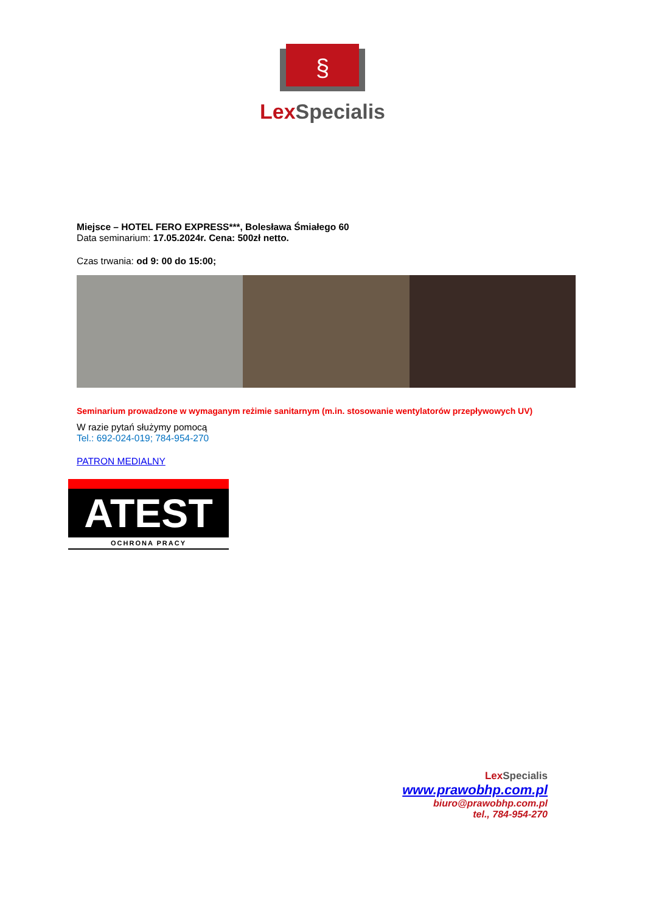§
Lex Specialis
Miejsce – HOTEL FERO EXPRESS***, Bolesława Śmiałego 60
Data seminarium: 17.05.2024r. Cena: 500zł netto.
Czas trwania: od 9: 00 do 15:00;
Seminarium prowadzone w wymaganym reżimie sanitarnym (m.in. stosowanie wentylatorów przepływowych UV)
W razie pytań służymy pomocą
Tel.: 692-024-019; 784-954-270
PATRON MEDIALNY
ATEST
OCHRONA PRACY
Lex Specialis
www.prawobhp.com.pl
biuro@prawobhp.com.pl
tel., 784-954-270